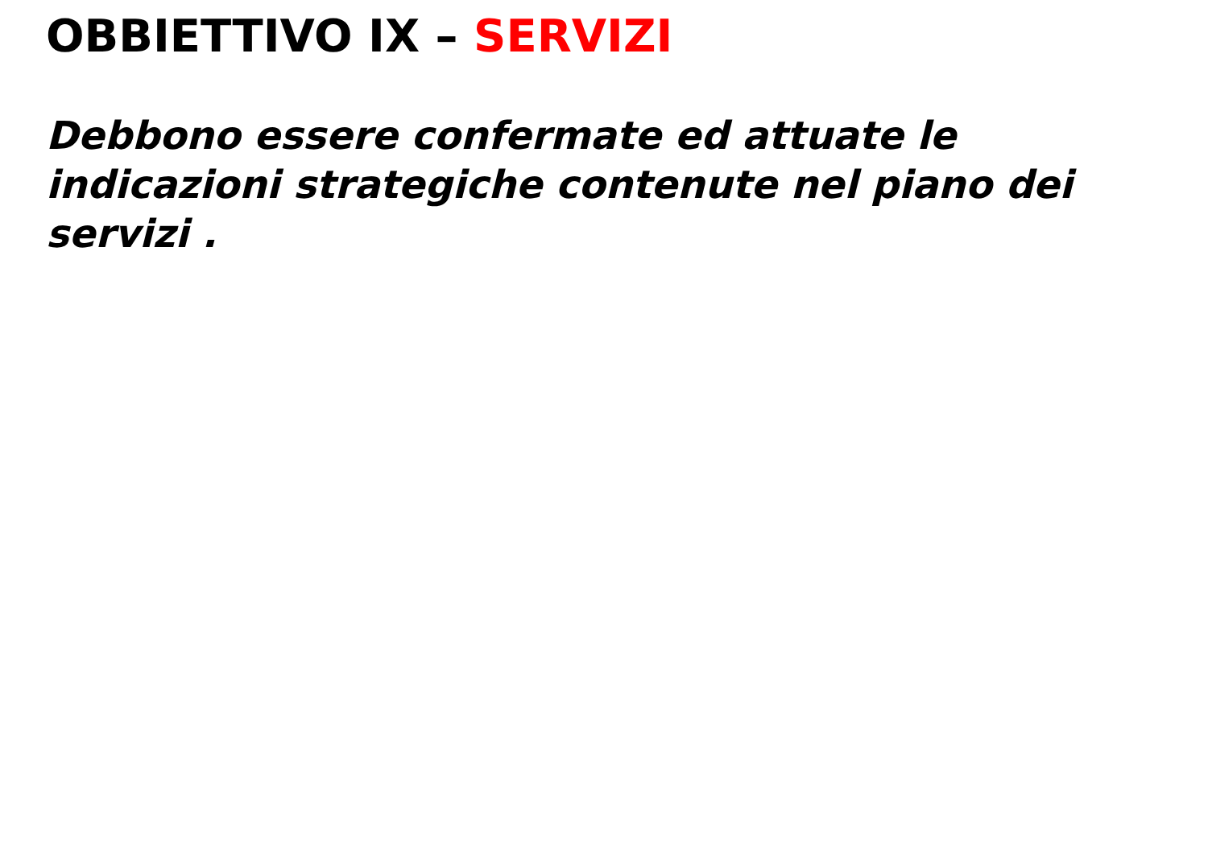OBBIETTIVO IX – SERVIZI
Debbono essere confermate ed attuate le indicazioni strategiche contenute nel piano dei servizi .